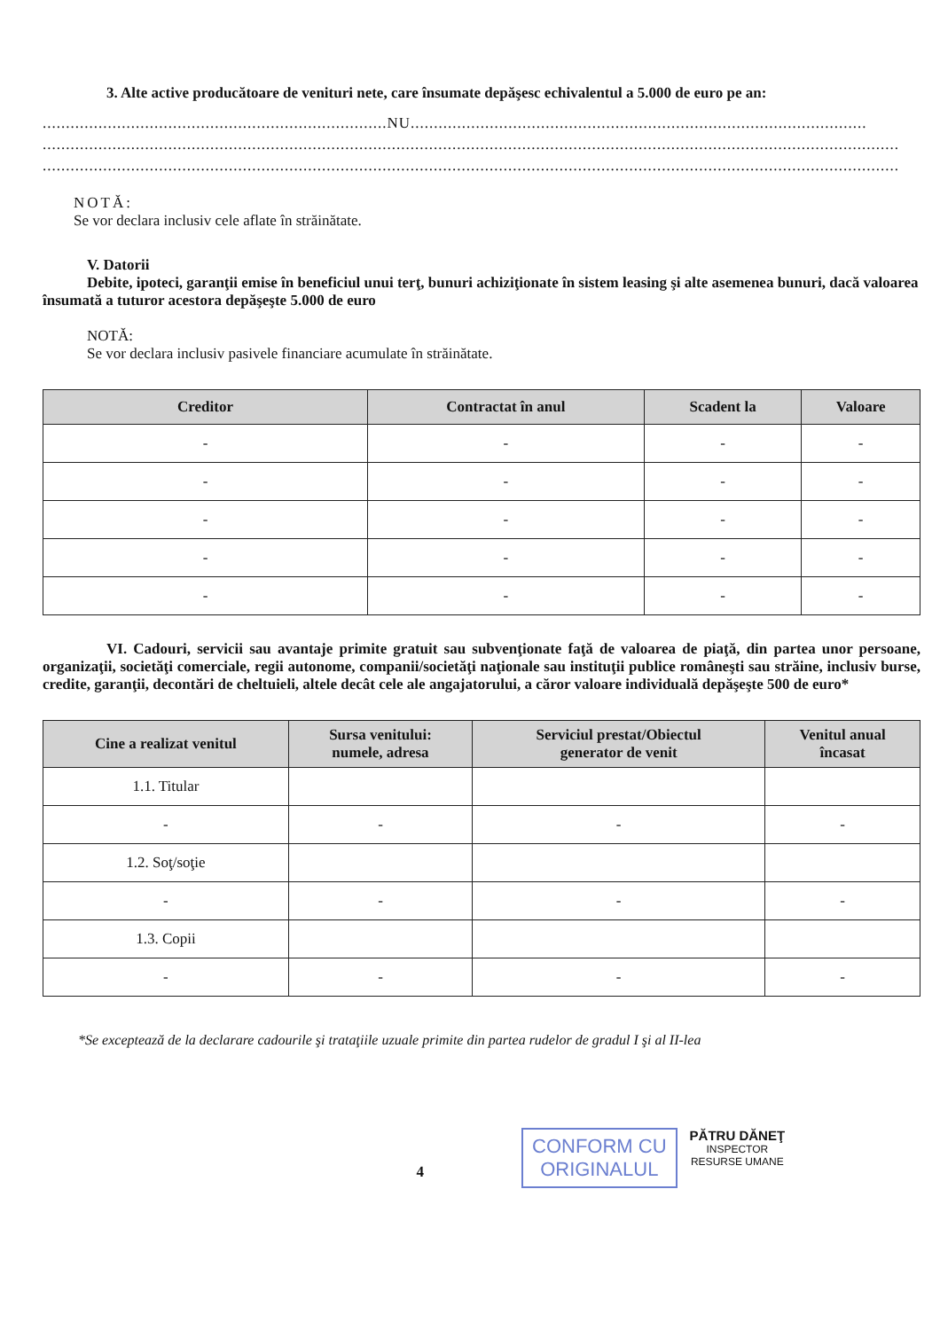3. Alte active producătoare de venituri nete, care însumate depăşesc echivalentul a 5.000 de euro pe an:
..........................................................................NU..................................................................................................
........................................................................................................................................................................................
........................................................................................................................................................................................
NOTĂ:
Se vor declara inclusiv cele aflate în străinătate.
V. Datorii
Debite, ipoteci, garanţii emise în beneficiul unui terţ, bunuri achiziţionate în sistem leasing şi alte asemenea bunuri, dacă valoarea însumată a tuturor acestora depăşeşte 5.000 de euro
NOTĂ:
Se vor declara inclusiv pasivele financiare acumulate în străinătate.
| Creditor | Contractat în anul | Scadent la | Valoare |
| --- | --- | --- | --- |
| - | - | - | - |
| - | - | - | - |
| - | - | - | - |
| - | - | - | - |
| - | - | - | - |
VI. Cadouri, servicii sau avantaje primite gratuit sau subvenţionate faţă de valoarea de piaţă, din partea unor persoane, organizaţii, societăţi comerciale, regii autonome, companii/societăţi naţionale sau instituţii publice româneşti sau străine, inclusiv burse, credite, garanţii, decontări de cheltuieli, altele decât cele ale angajatorului, a căror valoare individuală depăşeşte 500 de euro*
| Cine a realizat venitul | Sursa venitului: numele, adresa | Serviciul prestat/Obiectul generator de venit | Venitul anual încasat |
| --- | --- | --- | --- |
| 1.1. Titular | | | |
| - | - | - | - |
| 1.2. Soţ/soţie | | | |
| - | - | - | - |
| 1.3. Copii | | | |
| - | - | - | - |
*Se exceptează de la declarare cadourile şi trataţiile uzuale primite din partea rudelor de gradul I şi al II-lea
4
CONFORM CU
ORIGINALUL
PĂTRU DĂNEŢ
INSPECTOR
RESURSE UMANE